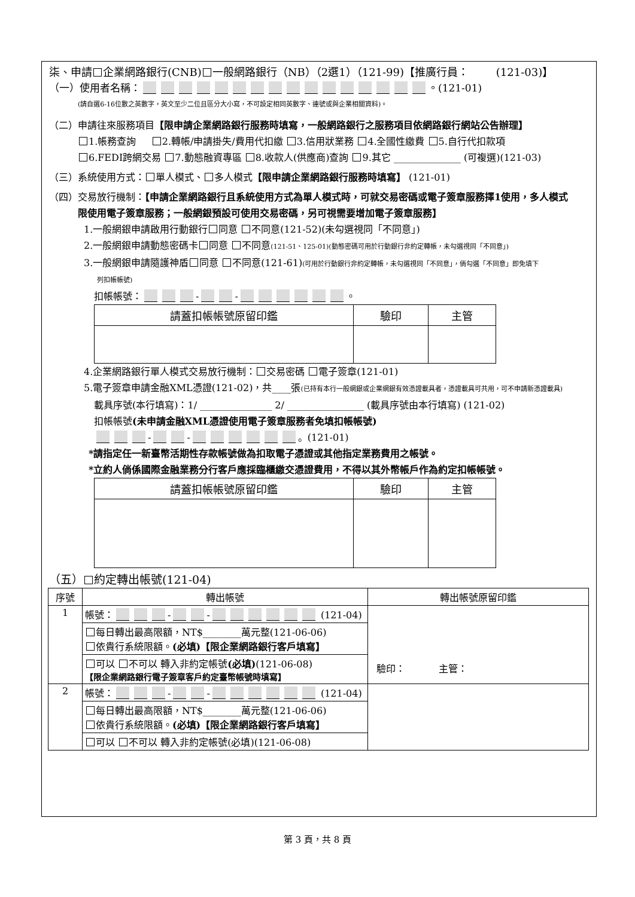柒、申請 企業網路銀行(CNB) 一般網路銀行（NB）（2選1）（121-99)【推廣行員： (121-03)】
（一）使用者名稱： 。(121-01)
(請自選6-16位數之英數字，英文至少二位且區分大小寫，不可設定相同英數字、連號或與企業相關資料)。
（二）申請往來服務項目【限申請企業網路銀行服務時填寫，一般網路銀行之服務項目依網路銀行網站公告辦理】
1.帳務查詢 2.轉帳/申請掛失/費用代扣繳 3.信用狀業務 4.全國性繳費 5.自行代扣款項
6.FEDI跨網交易 7.動態融資專區 8.收款人(供應商)查詢 9.其它 ______________ (可複選)(121-03)
（三）系統使用方式： 單人模式、 多人模式【限申請企業網路銀行服務時填寫】 (121-01)
（四）交易放行機制：【申請企業網路銀行且系統使用方式為單人模式時，可就交易密碼或電子簽章服務擇1使用，多人模式
限使用電子簽章服務；一般網銀預設可使用交易密碼，另可視需要增加電子簽章服務】
1.一般網銀申請啟用行動銀行 同意 不同意(121-52)(未勾選視同「不同意」)
2.一般網銀申請動態密碼卡 同意 不同意(121-51、125-01)(動態密碼可用於行動銀行非約定轉帳，未勾選視同「不同意」)
3.一般網銀申請隨護神盾 同意 不同意(121-61)(可用於行動銀行非約定轉帳，未勾選視同「不同意」，倘勾選「不同意」即免填下
列扣帳帳號)
扣帳帳號： - - 。
| 請蓋扣帳帳號原留印鑑 | 驗印 | 主管 |
| --- | --- | --- |
4.企業網路銀行單人模式交易放行機制： 交易密碼 電子簽章(121-01)
5.電子簽章申請金融XML憑證(121-02)，共____張(已持有本行一般網銀或企業網銀有效憑證載具者，憑證載具可共用，可不申請新憑證載具)
載具序號(本行填寫)：1/ _______________ 2/ ________________ (載具序號由本行填寫) (121-02)
扣帳帳號(未申請金融XML憑證使用電子簽章服務者免填扣帳帳號)
- - 。(121-01)
*請指定任一新臺幣活期性存款帳號做為扣取電子憑證或其他指定業務費用之帳號。
*立約人倘係國際金融業務分行客戶應採臨櫃繳交憑證費用，不得以其外幣帳戶作為約定扣帳帳號。
| 請蓋扣帳帳號原留印鑑 | 驗印 | 主管 |
| --- | --- | --- |
（五） 約定轉出帳號(121-04)
| 序號 | 轉出帳號 | 轉出帳號原留印鑑 |
| 1 | 帳號： - - (121-04) | 驗印： 主管： |
| | 每日轉出最高限額，NT$________萬元整(121-06-06) 依貴行系統限額。 (必填)【限企業網路銀行客戶填寫】 | |
| | 可以 不可以 轉入非約定帳號 (必填) (121-06-08) 【限企業網路銀行電子簽章客戶約定臺幣帳號時填寫】 | |
| 2 | 帳號： - - (121-04) | |
| | 每日轉出最高限額，NT$________萬元整(121-06-06) 依貴行系統限額。 (必填)【限企業網路銀行客戶填寫】 | |
| | 可以 不可以 轉入非約定帳號(必填)(121-06-08) | |
第 3 頁，共 8 頁